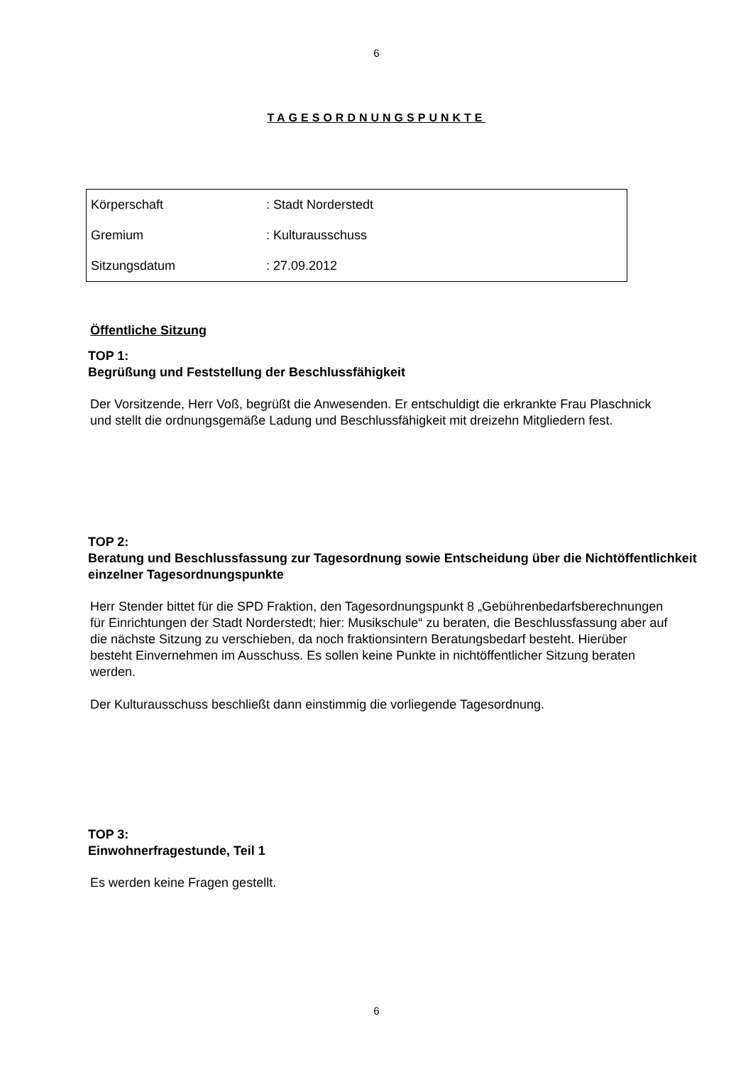6
TAGESORDNUNGSPUNKTE
| Körperschaft | : Stadt Norderstedt |
| Gremium | : Kulturausschuss |
| Sitzungsdatum | : 27.09.2012 |
Öffentliche Sitzung
TOP 1:
Begrüßung und Feststellung der Beschlussfähigkeit
Der Vorsitzende, Herr Voß, begrüßt die Anwesenden. Er entschuldigt die erkrankte Frau Plaschnick und stellt die ordnungsgemäße Ladung und Beschlussfähigkeit mit dreizehn Mitgliedern fest.
TOP 2:
Beratung und Beschlussfassung zur Tagesordnung sowie Entscheidung über die Nichtöffentlichkeit einzelner Tagesordnungspunkte
Herr Stender bittet für die SPD Fraktion, den Tagesordnungspunkt 8 „Gebührenbedarfsberechnungen für Einrichtungen der Stadt Norderstedt; hier: Musikschule“ zu beraten, die Beschlussfassung aber auf die nächste Sitzung zu verschieben, da noch fraktionsintern Beratungsbedarf besteht. Hierüber besteht Einvernehmen im Ausschuss. Es sollen keine Punkte in nichtöffentlicher Sitzung beraten werden.
Der Kulturausschuss beschließt dann einstimmig die vorliegende Tagesordnung.
TOP 3:
Einwohnerfragestunde, Teil 1
Es werden keine Fragen gestellt.
6